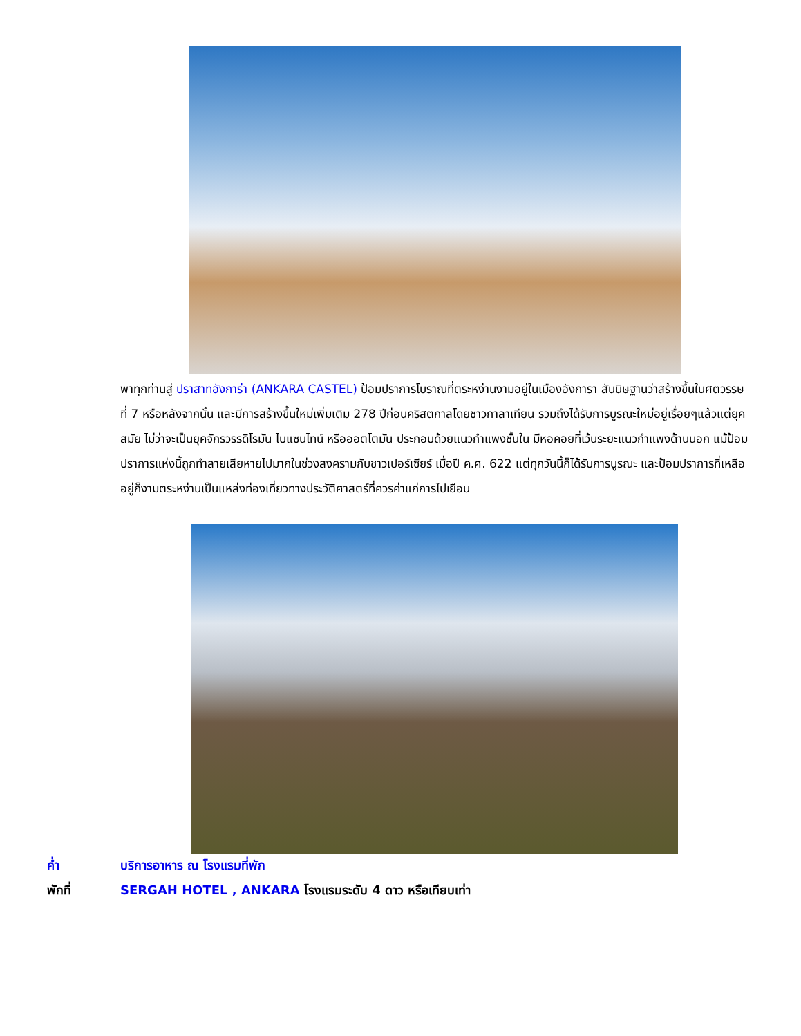พาทุกท่านสู่ ปราสาทอังการ่า (ANKARA CASTEL) ป้อมปราการโบราณที่ตระหง่านงามอยู่ในเมืองอังการา สันนิษฐานว่าสร้างขึ้นในศตวรรษที่ 7 หรือหลังจากนั้น และมีการสร้างขึ้นใหม่เพิ่มเติม 278 ปีก่อนคริสตกาลโดยชาวกาลาเทียน รวมถึงได้รับการบูรณะใหม่อยู่เรื่อยๆแล้วแต่ยุคสมัย ไม่ว่าจะเป็นยุคจักรวรรดิโรมัน ไบแซนไทน์ หรือออตโตมัน ประกอบด้วยแนวกำแพงชั้นใน มีหอคอยที่เว้นระยะแนวกำแพงด้านนอก แม้ป้อมปราการแห่งนี้ถูกทำลายเสียหายไปมากในช่วงสงครามกับชาวเปอร์เซียร์ เมื่อปี ค.ศ. 622 แต่ทุกวันนี้ก็ได้รับการบูรณะ และป้อมปราการที่เหลืออยู่ก็งามตระหง่านเป็นแหล่งท่องเที่ยวทางประวัติศาสตร์ที่ควรค่าแก่การไปเยือน
ค่ำ บริการอาหาร ณ โรงแรมที่พัก
พักที่ SERGAH HOTEL , ANKARA โรงแรมระดับ 4 ดาว หรือเทียบเท่า